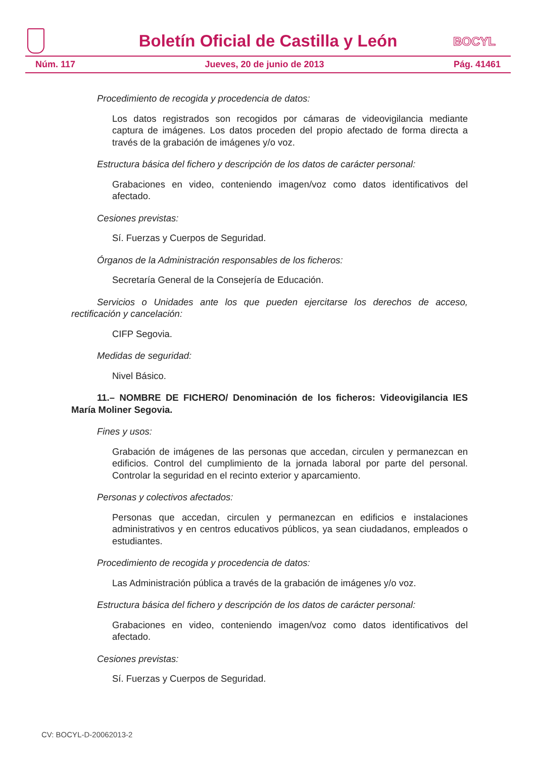Boletín Oficial de Castilla y León
BOCYL
Núm. 117 Jueves, 20 de junio de 2013 Pág. 41461
Procedimiento de recogida y procedencia de datos:
Los datos registrados son recogidos por cámaras de videovigilancia mediante captura de imágenes. Los datos proceden del propio afectado de forma directa a través de la grabación de imágenes y/o voz.
Estructura básica del fichero y descripción de los datos de carácter personal:
Grabaciones en video, conteniendo imagen/voz como datos identificativos del afectado.
Cesiones previstas:
Sí. Fuerzas y Cuerpos de Seguridad.
Órganos de la Administración responsables de los ficheros:
Secretaría General de la Consejería de Educación.
Servicios o Unidades ante los que pueden ejercitarse los derechos de acceso, rectificación y cancelación:
CIFP Segovia.
Medidas de seguridad:
Nivel Básico.
11.– NOMBRE DE FICHERO/ Denominación de los ficheros: Videovigilancia IES María Moliner Segovia.
Fines y usos:
Grabación de imágenes de las personas que accedan, circulen y permanezcan en edificios. Control del cumplimiento de la jornada laboral por parte del personal. Controlar la seguridad en el recinto exterior y aparcamiento.
Personas y colectivos afectados:
Personas que accedan, circulen y permanezcan en edificios e instalaciones administrativos y en centros educativos públicos, ya sean ciudadanos, empleados o estudiantes.
Procedimiento de recogida y procedencia de datos:
Las Administración pública a través de la grabación de imágenes y/o voz.
Estructura básica del fichero y descripción de los datos de carácter personal:
Grabaciones en video, conteniendo imagen/voz como datos identificativos del afectado.
Cesiones previstas:
Sí. Fuerzas y Cuerpos de Seguridad.
CV: BOCYL-D-20062013-2